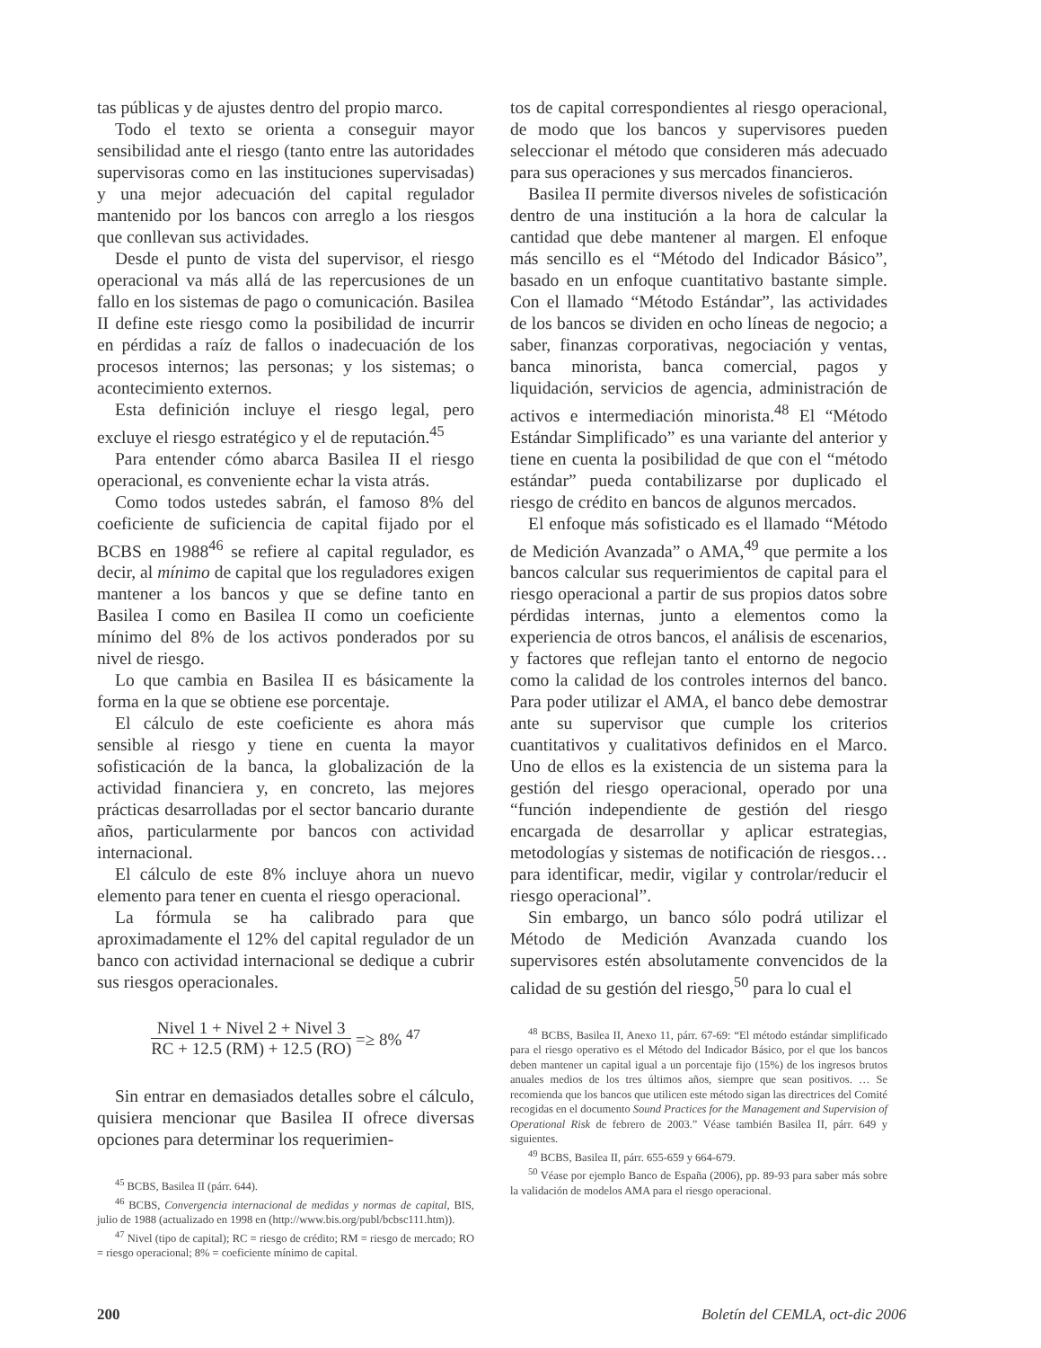tas públicas y de ajustes dentro del propio marco.
Todo el texto se orienta a conseguir mayor sensibilidad ante el riesgo (tanto entre las autoridades supervisoras como en las instituciones supervisadas) y una mejor adecuación del capital regulador mantenido por los bancos con arreglo a los riesgos que conllevan sus actividades.
Desde el punto de vista del supervisor, el riesgo operacional va más allá de las repercusiones de un fallo en los sistemas de pago o comunicación. Basilea II define este riesgo como la posibilidad de incurrir en pérdidas a raíz de fallos o inadecuación de los procesos internos; las personas; y los sistemas; o acontecimiento externos.
Esta definición incluye el riesgo legal, pero excluye el riesgo estratégico y el de reputación.<sup>45</sup>
Para entender cómo abarca Basilea II el riesgo operacional, es conveniente echar la vista atrás.
Como todos ustedes sabrán, el famoso 8% del coeficiente de suficiencia de capital fijado por el BCBS en 1988<sup>46</sup> se refiere al capital regulador, es decir, al mínimo de capital que los reguladores exigen mantener a los bancos y que se define tanto en Basilea I como en Basilea II como un coeficiente mínimo del 8% de los activos ponderados por su nivel de riesgo.
Lo que cambia en Basilea II es básicamente la forma en la que se obtiene ese porcentaje.
El cálculo de este coeficiente es ahora más sensible al riesgo y tiene en cuenta la mayor sofisticación de la banca, la globalización de la actividad financiera y, en concreto, las mejores prácticas desarrolladas por el sector bancario durante años, particularmente por bancos con actividad internacional.
El cálculo de este 8% incluye ahora un nuevo elemento para tener en cuenta el riesgo operacional.
La fórmula se ha calibrado para que aproximadamente el 12% del capital regulador de un banco con actividad internacional se dedique a cubrir sus riesgos operacionales.
Nivel 1 + Nivel 2 + Nivel 3
RC + 12.5 (RM) + 12.5 (RO)
=≥ 8% <sup>47</sup>
Sin entrar en demasiados detalles sobre el cálculo, quisiera mencionar que Basilea II ofrece diversas opciones para determinar los requerimien-
<sup>45</sup> BCBS, Basilea II (párr. 644).
<sup>46</sup> BCBS, Convergencia internacional de medidas y normas de capital, BIS, julio de 1988 (actualizado en 1998 en (http://www.bis.org/publ/bcbsc111.htm)).
<sup>47</sup> Nivel (tipo de capital); RC = riesgo de crédito; RM = riesgo de mercado; RO = riesgo operacional; 8% = coeficiente mínimo de capital.
tos de capital correspondientes al riesgo operacional, de modo que los bancos y supervisores pueden seleccionar el método que consideren más adecuado para sus operaciones y sus mercados financieros.
Basilea II permite diversos niveles de sofisticación dentro de una institución a la hora de calcular la cantidad que debe mantener al margen. El enfoque más sencillo es el “Método del Indicador Básico”, basado en un enfoque cuantitativo bastante simple. Con el llamado “Método Estándar”, las actividades de los bancos se dividen en ocho líneas de negocio; a saber, finanzas corporativas, negociación y ventas, banca minorista, banca comercial, pagos y liquidación, servicios de agencia, administración de activos e intermediación minorista.<sup>48</sup> El “Método Estándar Simplificado” es una variante del anterior y tiene en cuenta la posibilidad de que con el “método estándar” pueda contabilizarse por duplicado el riesgo de crédito en bancos de algunos mercados.
El enfoque más sofisticado es el llamado “Método de Medición Avanzada” o AMA,<sup>49</sup> que permite a los bancos calcular sus requerimientos de capital para el riesgo operacional a partir de sus propios datos sobre pérdidas internas, junto a elementos como la experiencia de otros bancos, el análisis de escenarios, y factores que reflejan tanto el entorno de negocio como la calidad de los controles internos del banco. Para poder utilizar el AMA, el banco debe demostrar ante su supervisor que cumple los criterios cuantitativos y cualitativos definidos en el Marco. Uno de ellos es la existencia de un sistema para la gestión del riesgo operacional, operado por una “función independiente de gestión del riesgo encargada de desarrollar y aplicar estrategias, metodologías y sistemas de notificación de riesgos… para identificar, medir, vigilar y controlar/reducir el riesgo operacional”.
Sin embargo, un banco sólo podrá utilizar el Método de Medición Avanzada cuando los supervisores estén absolutamente convencidos de la calidad de su gestión del riesgo,<sup>50</sup> para lo cual el
<sup>48</sup> BCBS, Basilea II, Anexo 11, párr. 67-69: “El método estándar simplificado para el riesgo operativo es el Método del Indicador Básico, por el que los bancos deben mantener un capital igual a un porcentaje fijo (15%) de los ingresos brutos anuales medios de los tres últimos años, siempre que sean positivos. … Se recomienda que los bancos que utilicen este método sigan las directrices del Comité recogidas en el documento Sound Practices for the Management and Supervision of Operational Risk de febrero de 2003.” Véase también Basilea II, párr. 649 y siguientes.
<sup>49</sup> BCBS, Basilea II, párr. 655-659 y 664-679.
<sup>50</sup> Véase por ejemplo Banco de España (2006), pp. 89-93 para saber más sobre la validación de modelos AMA para el riesgo operacional.
200 Boletín del CEMLA, oct-dic 2006